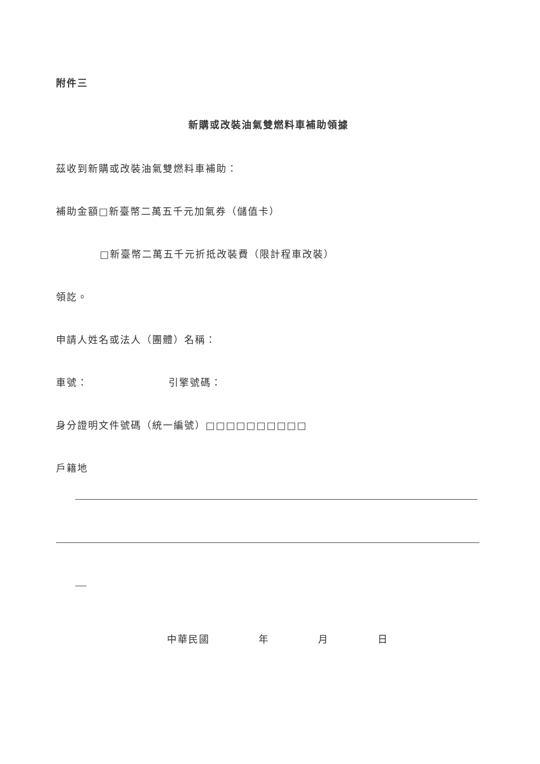附件三
新購或改裝油氣雙燃料車補助領據
茲收到新購或改裝油氣雙燃料車補助：
補助金額□新臺幣二萬五千元加氣券（儲值卡）
□新臺幣二萬五千元折抵改裝費（限計程車改裝）
領訖。
申請人姓名或法人（團體）名稱：
車號： 引擎號碼：
身分證明文件號碼（統一編號）□□□□□□□□□□
戶籍地
中華民國 年 月 日